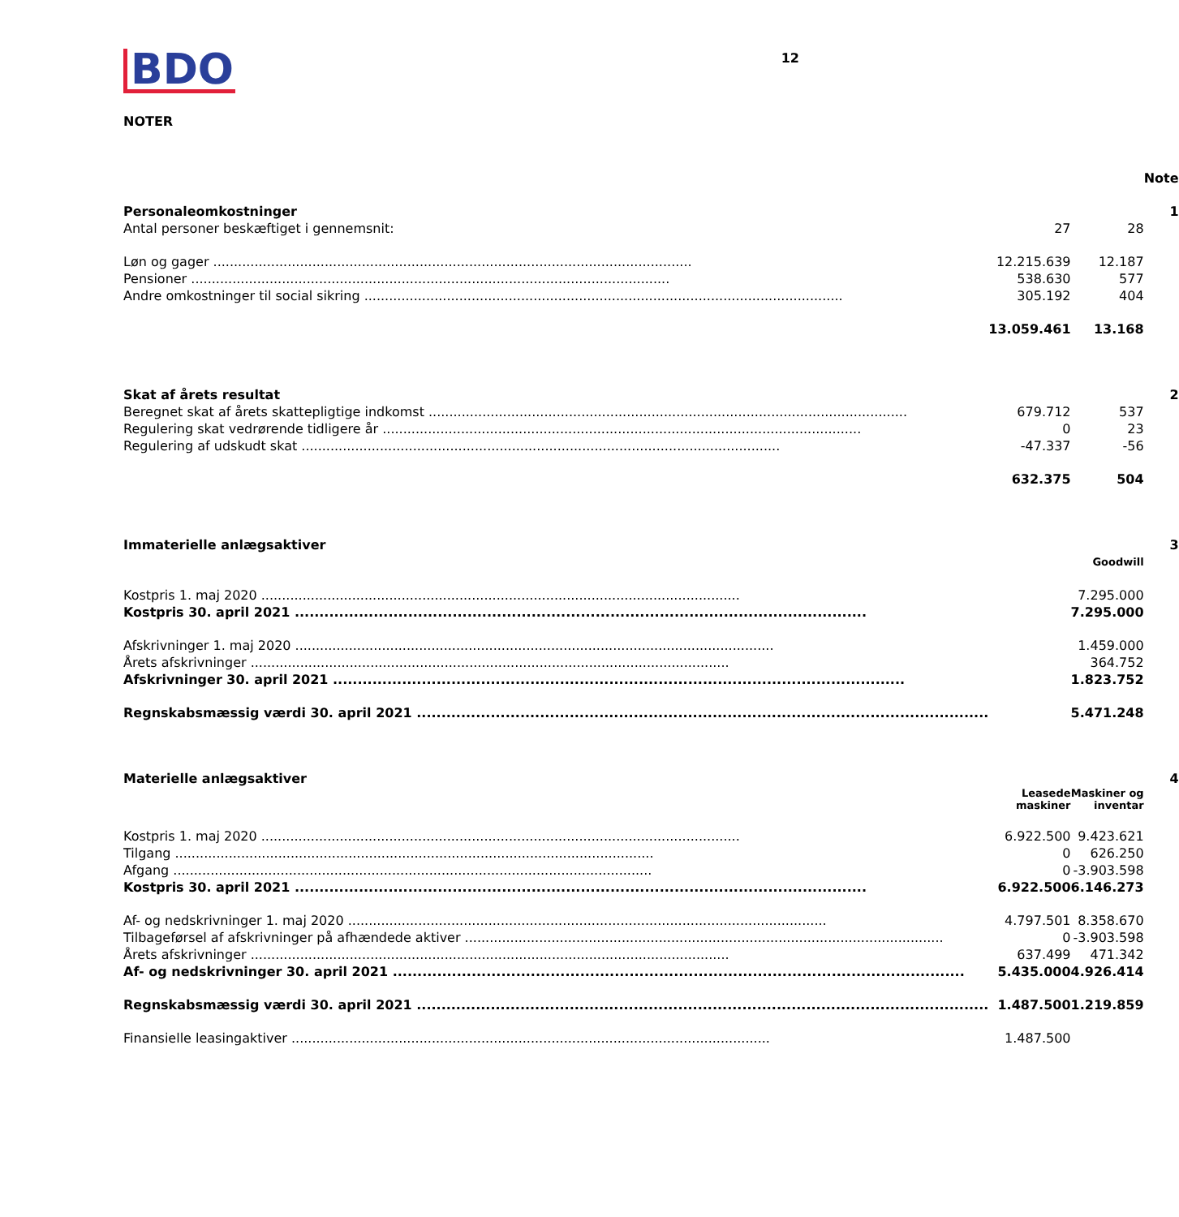BDO 12
NOTER
| | | | Note |
| Personaleomkostninger | | | 1 |
| Antal personer beskæftiget i gennemsnit: | 27 | 28 | |
| Løn og gager | 12.215.639 | 12.187 | |
| Pensioner | 538.630 | 577 | |
| Andre omkostninger til social sikring | 305.192 | 404 | |
| | 13.059.461 | 13.168 | |
| Skat af årets resultat | | | 2 |
| Beregnet skat af årets skattepligtige indkomst | 679.712 | 537 | |
| Regulering skat vedrørende tidligere år | 0 | 23 | |
| Regulering af udskudt skat | -47.337 | -56 | |
| | 632.375 | 504 | |
| Immaterielle anlægsaktiver | | | 3 |
| | | Goodwill | |
| Kostpris 1. maj 2020 | | 7.295.000 | |
| Kostpris 30. april 2021 | | 7.295.000 | |
| Afskrivninger 1. maj 2020 | | 1.459.000 | |
| Årets afskrivninger | | 364.752 | |
| Afskrivninger 30. april 2021 | | 1.823.752 | |
| Regnskabsmæssig værdi 30. april 2021 | | 5.471.248 | |
| Materielle anlægsaktiver | | | 4 |
| | Leasede maskiner | Maskiner og inventar | |
| Kostpris 1. maj 2020 | 6.922.500 | 9.423.621 | |
| Tilgang | 0 | 626.250 | |
| Afgang | 0 | -3.903.598 | |
| Kostpris 30. april 2021 | 6.922.500 | 6.146.273 | |
| Af- og nedskrivninger 1. maj 2020 | 4.797.501 | 8.358.670 | |
| Tilbageførsel af afskrivninger på afhændede aktiver | 0 | -3.903.598 | |
| Årets afskrivninger | 637.499 | 471.342 | |
| Af- og nedskrivninger 30. april 2021 | 5.435.000 | 4.926.414 | |
| Regnskabsmæssig værdi 30. april 2021 | 1.487.500 | 1.219.859 | |
| Finansielle leasingaktiver | 1.487.500 | | |